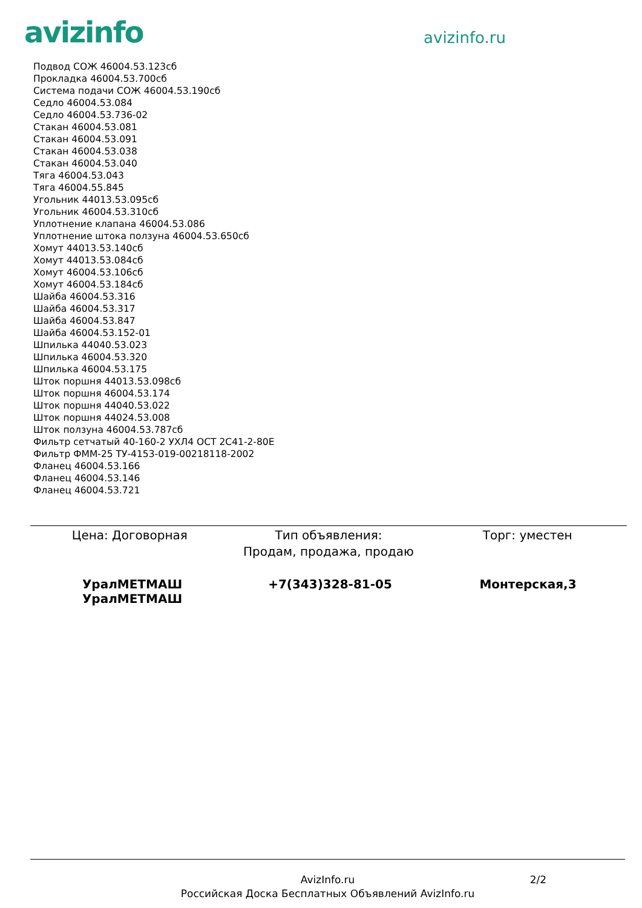avizinfo
avizinfo.ru
Подвод СОЖ 46004.53.123сб
Прокладка 46004.53.700сб
Система подачи СОЖ 46004.53.190сб
Седло 46004.53.084
Седло 46004.53.736-02
Стакан 46004.53.081
Стакан 46004.53.091
Стакан 46004.53.038
Стакан 46004.53.040
Тяга 46004.53.043
Тяга 46004.55.845
Угольник 44013.53.095сб
Угольник 46004.53.310сб
Уплотнение клапана 46004.53.086
Уплотнение штока ползуна 46004.53.650сб
Хомут 44013.53.140сб
Хомут 44013.53.084сб
Хомут 46004.53.106сб
Хомут 46004.53.184сб
Шайба 46004.53.316
Шайба 46004.53.317
Шайба 46004.53.847
Шайба 46004.53.152-01
Шпилька 44040.53.023
Шпилька 46004.53.320
Шпилька 46004.53.175
Шток поршня 44013.53.098сб
Шток поршня 46004.53.174
Шток поршня 44040.53.022
Шток поршня 44024.53.008
Шток ползуна 46004.53.787сб
Фильтр сетчатый 40-160-2 УХЛ4 ОСТ 2С41-2-80Е
Фильтр ФММ-25 ТУ-4153-019-00218118-2002
Фланец 46004.53.166
Фланец 46004.53.146
Фланец 46004.53.721
Цена: Договорная Тип объявления:
Продам, продажа, продаю
Торг: уместен
УралМЕТМАШ УралМЕТМАШ +7(343)328-81-05 Монтерская,3
AvizInfo.ru
Российская Доска Бесплатных Объявлений AvizInfo.ru
2/2